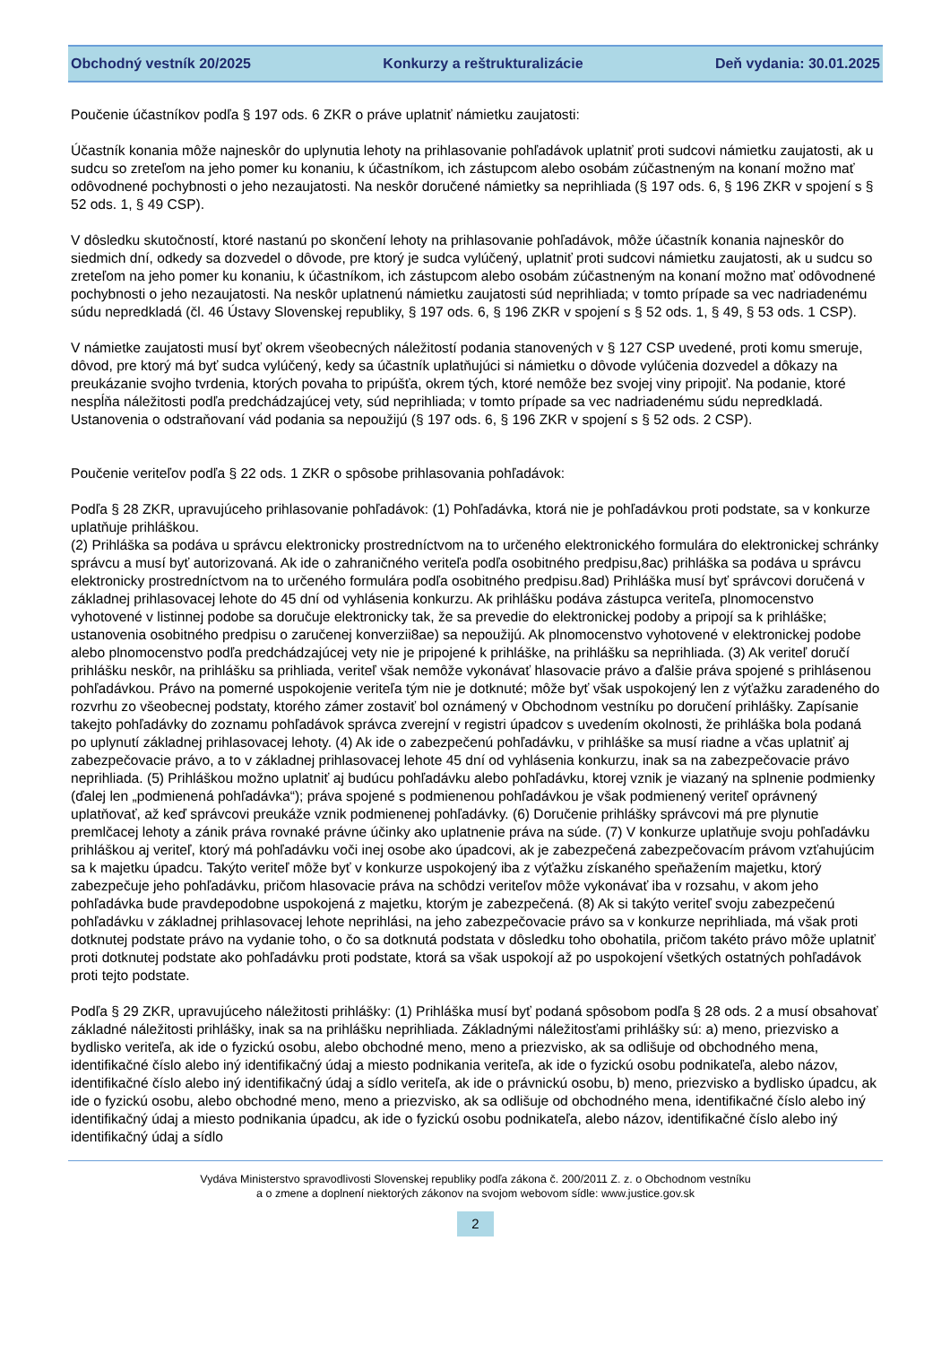Obchodný vestník 20/2025 Konkurzy a reštrukturalizácie Deň vydania: 30.01.2025
Poučenie účastníkov podľa § 197 ods. 6 ZKR o práve uplatniť námietku zaujatosti:
Účastník konania môže najneskôr do uplynutia lehoty na prihlasovanie pohľadávok uplatniť proti sudcovi námietku zaujatosti, ak u sudcu so zreteľom na jeho pomer ku konaniu, k účastníkom, ich zástupcom alebo osobám zúčastneným na konaní možno mať odôvodnené pochybnosti o jeho nezaujatosti. Na neskôr doručené námietky sa neprihliada (§ 197 ods. 6, § 196 ZKR v spojení s § 52 ods. 1, § 49 CSP).
V dôsledku skutočností, ktoré nastanú po skončení lehoty na prihlasovanie pohľadávok, môže účastník konania najneskôr do siedmich dní, odkedy sa dozvedel o dôvode, pre ktorý je sudca vylúčený, uplatniť proti sudcovi námietku zaujatosti, ak u sudcu so zreteľom na jeho pomer ku konaniu, k účastníkom, ich zástupcom alebo osobám zúčastneným na konaní možno mať odôvodnené pochybnosti o jeho nezaujatosti. Na neskôr uplatnenú námietku zaujatosti súd neprihliada; v tomto prípade sa vec nadriadenému súdu nepredkladá (čl. 46 Ústavy Slovenskej republiky, § 197 ods. 6, § 196 ZKR v spojení s § 52 ods. 1, § 49, § 53 ods. 1 CSP).
V námietke zaujatosti musí byť okrem všeobecných náležitostí podania stanovených v § 127 CSP uvedené, proti komu smeruje, dôvod, pre ktorý má byť sudca vylúčený, kedy sa účastník uplatňujúci si námietku o dôvode vylúčenia dozvedel a dôkazy na preukázanie svojho tvrdenia, ktorých povaha to pripúšťa, okrem tých, ktoré nemôže bez svojej viny pripojiť. Na podanie, ktoré nespĺňa náležitosti podľa predchádzajúcej vety, súd neprihliada; v tomto prípade sa vec nadriadenému súdu nepredkladá. Ustanovenia o odstraňovaní vád podania sa nepoužijú (§ 197 ods. 6, § 196 ZKR v spojení s § 52 ods. 2 CSP).
Poučenie veriteľov podľa § 22 ods. 1 ZKR o spôsobe prihlasovania pohľadávok:
Podľa § 28 ZKR, upravujúceho prihlasovanie pohľadávok: (1) Pohľadávka, ktorá nie je pohľadávkou proti podstate, sa v konkurze uplatňuje prihláškou.
(2) Prihláška sa podáva u správcu elektronicky prostredníctvom na to určeného elektronického formulára do elektronickej schránky správcu a musí byť autorizovaná. Ak ide o zahraničného veriteľa podľa osobitného predpisu,8ac) prihláška sa podáva u správcu elektronicky prostredníctvom na to určeného formulára podľa osobitného predpisu.8ad) Prihláška musí byť správcovi doručená v základnej prihlasovacej lehote do 45 dní od vyhlásenia konkurzu. Ak prihlášku podáva zástupca veriteľa, plnomocenstvo vyhotovené v listinnej podobe sa doručuje elektronicky tak, že sa prevedie do elektronickej podoby a pripojí sa k prihláške; ustanovenia osobitného predpisu o zaručenej konverzii8ae) sa nepoužijú. Ak plnomocenstvo vyhotovené v elektronickej podobe alebo plnomocenstvo podľa predchádzajúcej vety nie je pripojené k prihláške, na prihlášku sa neprihliada. (3) Ak veriteľ doručí prihlášku neskôr, na prihlášku sa prihliada, veriteľ však nemôže vykonávať hlasovacie právo a ďalšie práva spojené s prihlásenou pohľadávkou. Právo na pomerné uspokojenie veriteľa tým nie je dotknuté; môže byť však uspokojený len z výťažku zaradeného do rozvrhu zo všeobecnej podstaty, ktorého zámer zostaviť bol oznámený v Obchodnom vestníku po doručení prihlášky. Zapísanie takejto pohľadávky do zoznamu pohľadávok správca zverejní v registri úpadcov s uvedením okolnosti, že prihláška bola podaná po uplynutí základnej prihlasovacej lehoty. (4) Ak ide o zabezpečenú pohľadávku, v prihláške sa musí riadne a včas uplatniť aj zabezpečovacie právo, a to v základnej prihlasovacej lehote 45 dní od vyhlásenia konkurzu, inak sa na zabezpečovacie právo neprihliada. (5) Prihláškou možno uplatniť aj budúcu pohľadávku alebo pohľadávku, ktorej vznik je viazaný na splnenie podmienky (ďalej len „podmienená pohľadávka“); práva spojené s podmienenou pohľadávkou je však podmienený veriteľ oprávnený uplatňovať, až keď správcovi preukáže vznik podmienenej pohľadávky. (6) Doručenie prihlášky správcovi má pre plynutie premlčacej lehoty a zánik práva rovnaké právne účinky ako uplatnenie práva na súde. (7) V konkurze uplatňuje svoju pohľadávku prihláškou aj veriteľ, ktorý má pohľadávku voči inej osobe ako úpadcovi, ak je zabezpečená zabezpečovacím právom vzťahujúcim sa k majetku úpadcu. Takýto veriteľ môže byť v konkurze uspokojený iba z výťažku získaného speňažením majetku, ktorý zabezpečuje jeho pohľadávku, pričom hlasovacie práva na schôdzi veriteľov môže vykonávať iba v rozsahu, v akom jeho pohľadávka bude pravdepodobne uspokojená z majetku, ktorým je zabezpečená. (8) Ak si takýto veriteľ svoju zabezpečenú pohľadávku v základnej prihlasovacej lehote neprihlási, na jeho zabezpečovacie právo sa v konkurze neprihliada, má však proti dotknutej podstate právo na vydanie toho, o čo sa dotknutá podstata v dôsledku toho obohatila, pričom takéto právo môže uplatniť proti dotknutej podstate ako pohľadávku proti podstate, ktorá sa však uspokojí až po uspokojení všetkých ostatných pohľadávok proti tejto podstate.
Podľa § 29 ZKR, upravujúceho náležitosti prihlášky: (1) Prihláška musí byť podaná spôsobom podľa § 28 ods. 2 a musí obsahovať základné náležitosti prihlášky, inak sa na prihlášku neprihliada. Základnými náležitosťami prihlášky sú: a) meno, priezvisko a bydlisko veriteľa, ak ide o fyzickú osobu, alebo obchodné meno, meno a priezvisko, ak sa odlišuje od obchodného mena, identifikačné číslo alebo iný identifikačný údaj a miesto podnikania veriteľa, ak ide o fyzickú osobu podnikateľa, alebo názov, identifikačné číslo alebo iný identifikačný údaj a sídlo veriteľa, ak ide o právnickú osobu, b) meno, priezvisko a bydlisko úpadcu, ak ide o fyzickú osobu, alebo obchodné meno, meno a priezvisko, ak sa odlišuje od obchodného mena, identifikačné číslo alebo iný identifikačný údaj a miesto podnikania úpadcu, ak ide o fyzickú osobu podnikateľa, alebo názov, identifikačné číslo alebo iný identifikačný údaj a sídlo
Vydáva Ministerstvo spravodlivosti Slovenskej republiky podľa zákona č. 200/2011 Z. z. o Obchodnom vestníku
a o zmene a doplnení niektorých zákonov na svojom webovom sídle: www.justice.gov.sk
2